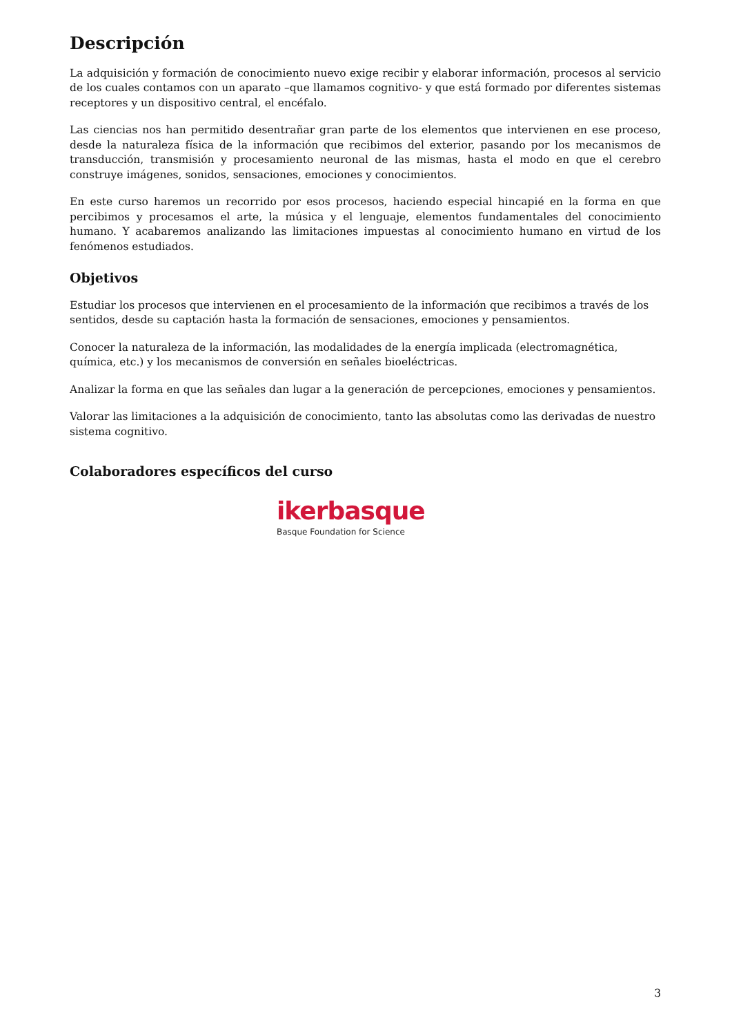Descripción
La adquisición y formación de conocimiento nuevo exige recibir y elaborar información, procesos al servicio de los cuales contamos con un aparato –que llamamos cognitivo- y que está formado por diferentes sistemas receptores y un dispositivo central, el encéfalo.
Las ciencias nos han permitido desentrañar gran parte de los elementos que intervienen en ese proceso, desde la naturaleza física de la información que recibimos del exterior, pasando por los mecanismos de transducción, transmisión y procesamiento neuronal de las mismas, hasta el modo en que el cerebro construye imágenes, sonidos, sensaciones, emociones y conocimientos.
En este curso haremos un recorrido por esos procesos, haciendo especial hincapié en la forma en que percibimos y procesamos el arte, la música y el lenguaje, elementos fundamentales del conocimiento humano. Y acabaremos analizando las limitaciones impuestas al conocimiento humano en virtud de los fenómenos estudiados.
Objetivos
Estudiar los procesos que intervienen en el procesamiento de la información que recibimos a través de los sentidos, desde su captación hasta la formación de sensaciones, emociones y pensamientos.
Conocer la naturaleza de la información, las modalidades de la energía implicada (electromagnética, química, etc.) y los mecanismos de conversión en señales bioeléctricas.
Analizar la forma en que las señales dan lugar a la generación de percepciones, emociones y pensamientos.
Valorar las limitaciones a la adquisición de conocimiento, tanto las absolutas como las derivadas de nuestro sistema cognitivo.
Colaboradores específicos del curso
ikerbasque
Basque Foundation for Science
3